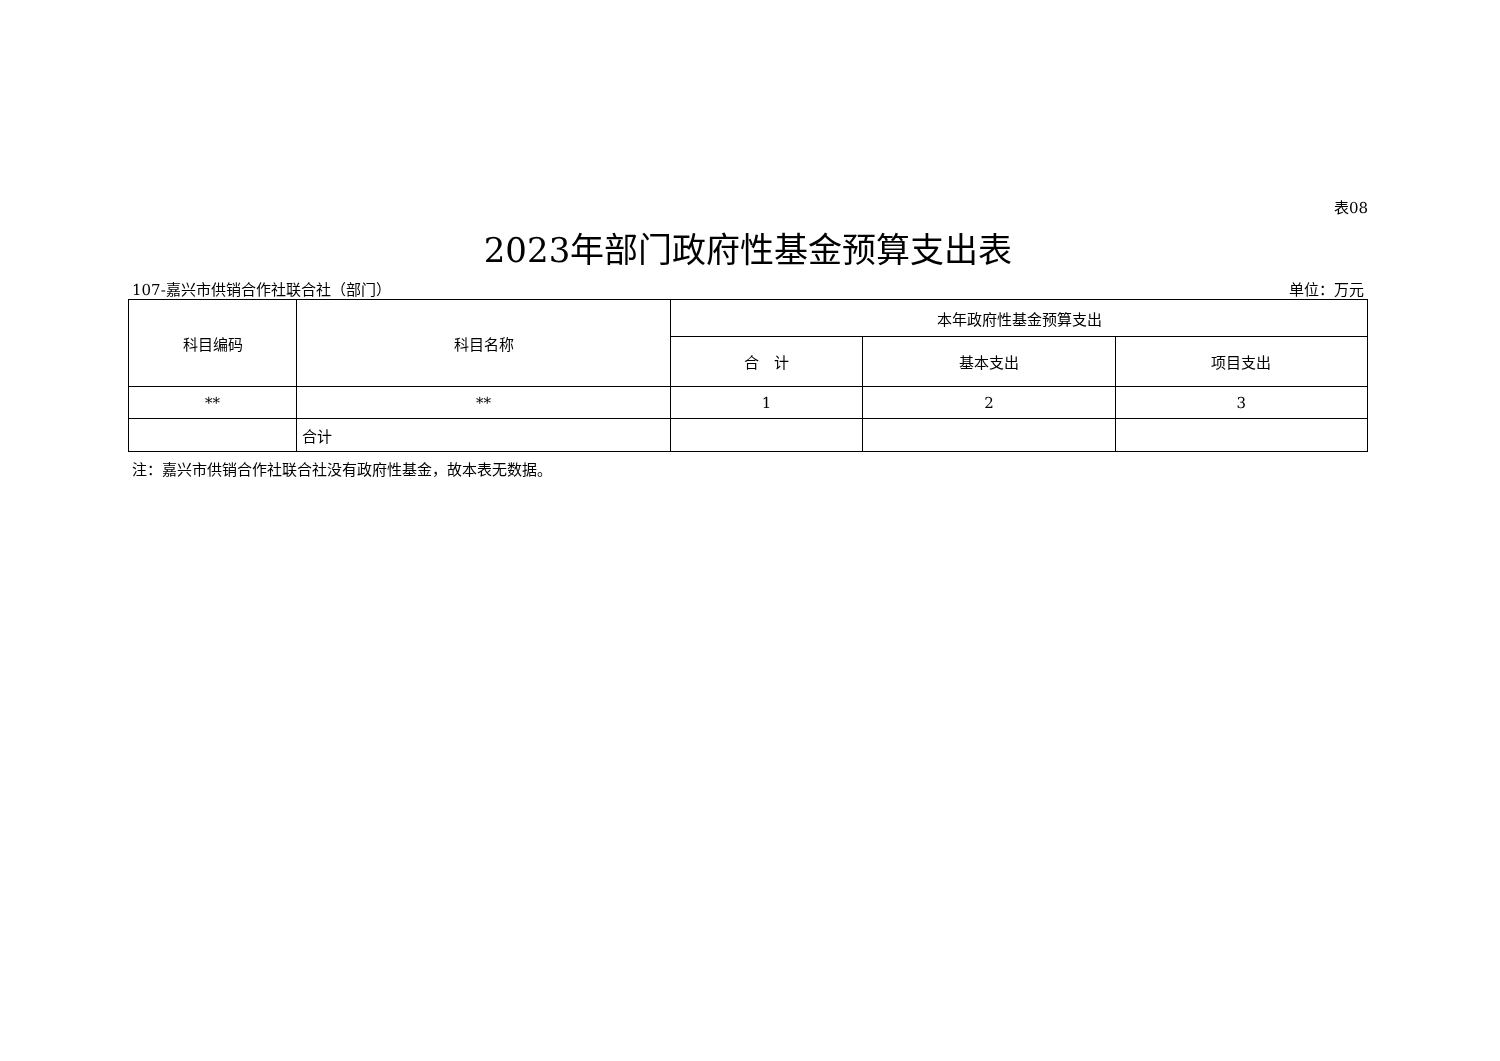表08
2023年部门政府性基金预算支出表
107-嘉兴市供销合作社联合社（部门） 单位：万元
| 科目编码 | 科目名称 | 本年政府性基金预算支出 | | |
| --- | --- | --- | --- | --- |
| | | 合 计 | 基本支出 | 项目支出 |
| ** | ** | 1 | 2 | 3 |
| | 合计 | | | |
注：嘉兴市供销合作社联合社没有政府性基金，故本表无数据。